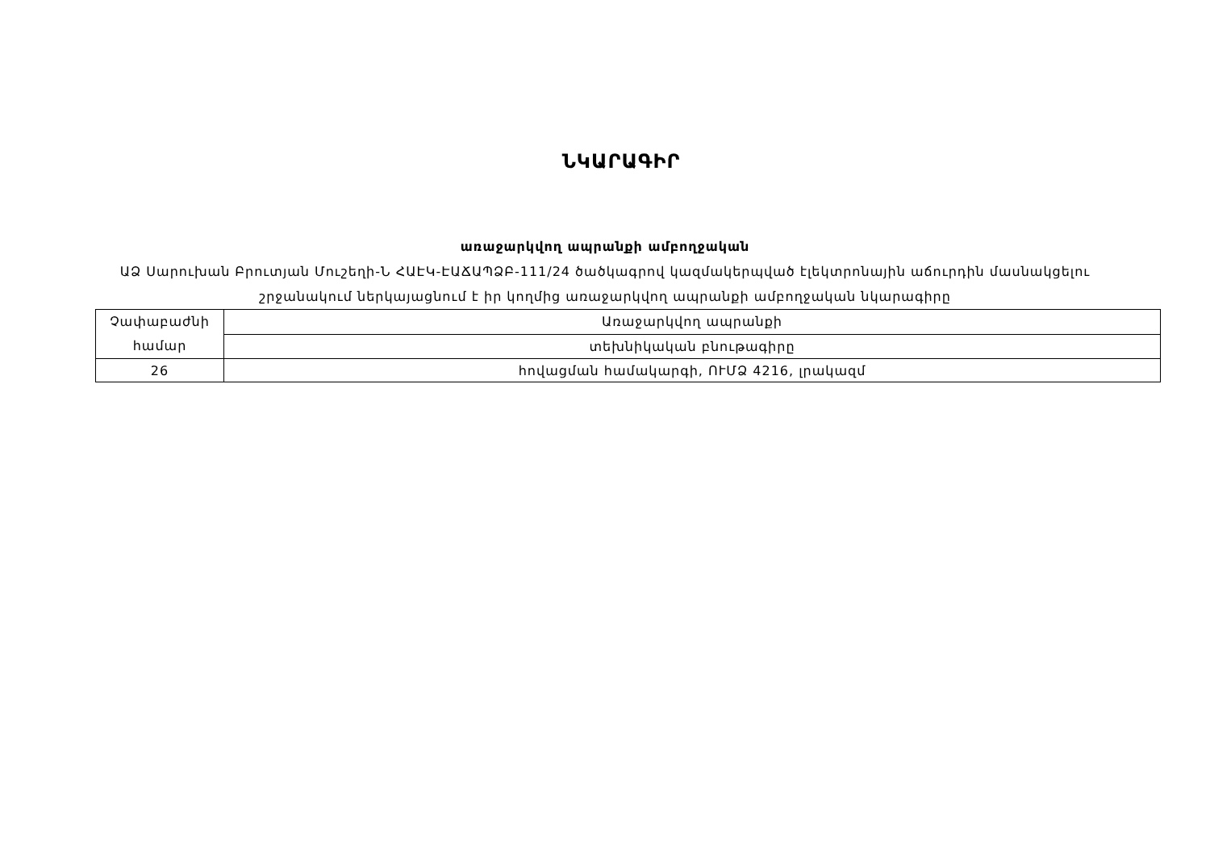ՆԿԱՐԱԳԻՐ
առաջարկվող ապրանքի ամբողջական
ԱՁ Սարուխան Բրուտյան Մուշեղի-Ն ՀԱԷԿ-ԷԱՃԱՊՁԲ-111/24 ծածկագրով կազմակերպված էլեկտրոնային աճուրդին մասնակցելու շրջանակում ներկայացնում է իր կողմից առաջարկվող ապրանքի ամբողջական նկարագիրը
| Չափաբաժնի համար | Առաջարկվող ապրանքի |
| | տեխնիկական բնութագիրը |
| 26 | հովացման համակարգի, ՈՒՄՁ 4216, լրակազմ |